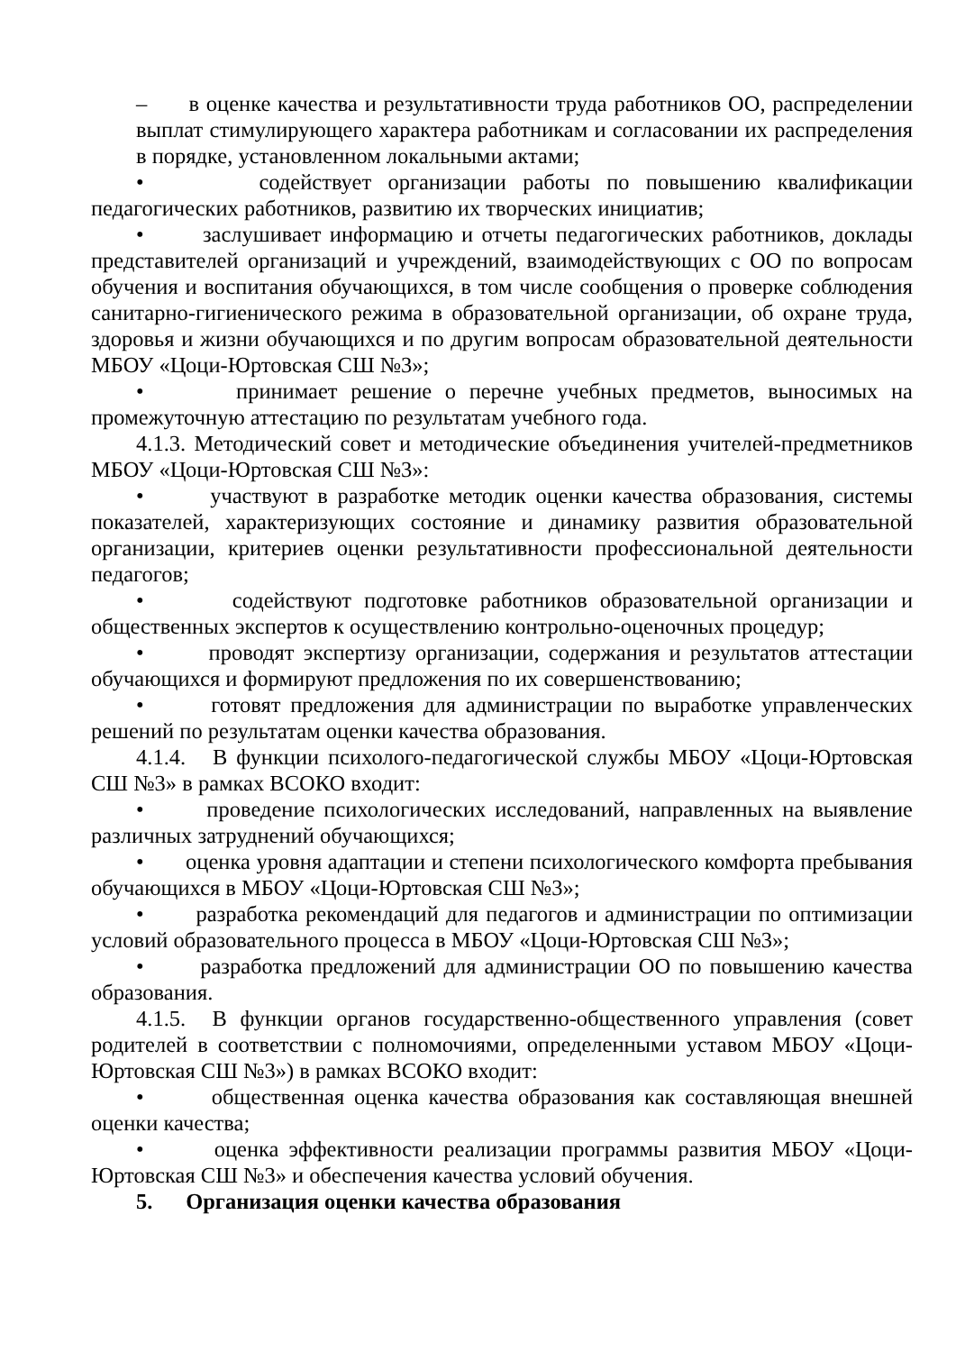– в оценке качества и результативности труда работников ОО, распределении выплат стимулирующего характера работникам и согласовании их распределения в порядке, установленном локальными актами;
• содействует организации работы по повышению квалификации педагогических работников, развитию их творческих инициатив;
• заслушивает информацию и отчеты педагогических работников, доклады представителей организаций и учреждений, взаимодействующих с ОО по вопросам обучения и воспитания обучающихся, в том числе сообщения о проверке соблюдения санитарно-гигиенического режима в образовательной организации, об охране труда, здоровья и жизни обучающихся и по другим вопросам образовательной деятельности МБОУ «Цоци-Юртовская СШ №3»;
• принимает решение о перечне учебных предметов, выносимых на промежуточную аттестацию по результатам учебного года.
4.1.3. Методический совет и методические объединения учителей-предметников МБОУ «Цоци-Юртовская СШ №3»:
• участвуют в разработке методик оценки качества образования, системы показателей, характеризующих состояние и динамику развития образовательной организации, критериев оценки результативности профессиональной деятельности педагогов;
• содействуют подготовке работников образовательной организации и общественных экспертов к осуществлению контрольно-оценочных процедур;
• проводят экспертизу организации, содержания и результатов аттестации обучающихся и формируют предложения по их совершенствованию;
• готовят предложения для администрации по выработке управленческих решений по результатам оценки качества образования.
4.1.4. В функции психолого-педагогической службы МБОУ «Цоци-Юртовская СШ №3» в рамках ВСОКО входит:
• проведение психологических исследований, направленных на выявление различных затруднений обучающихся;
• оценка уровня адаптации и степени психологического комфорта пребывания обучающихся в МБОУ «Цоци-Юртовская СШ №3»;
• разработка рекомендаций для педагогов и администрации по оптимизации условий образовательного процесса в МБОУ «Цоци-Юртовская СШ №3»;
• разработка предложений для администрации ОО по повышению качества образования.
4.1.5. В функции органов государственно-общественного управления (совет родителей в соответствии с полномочиями, определенными уставом МБОУ «Цоци-Юртовская СШ №3») в рамках ВСОКО входит:
• общественная оценка качества образования как составляющая внешней оценки качества;
• оценка эффективности реализации программы развития МБОУ «Цоци-Юртовская СШ №3» и обеспечения качества условий обучения.
5. Организация оценки качества образования